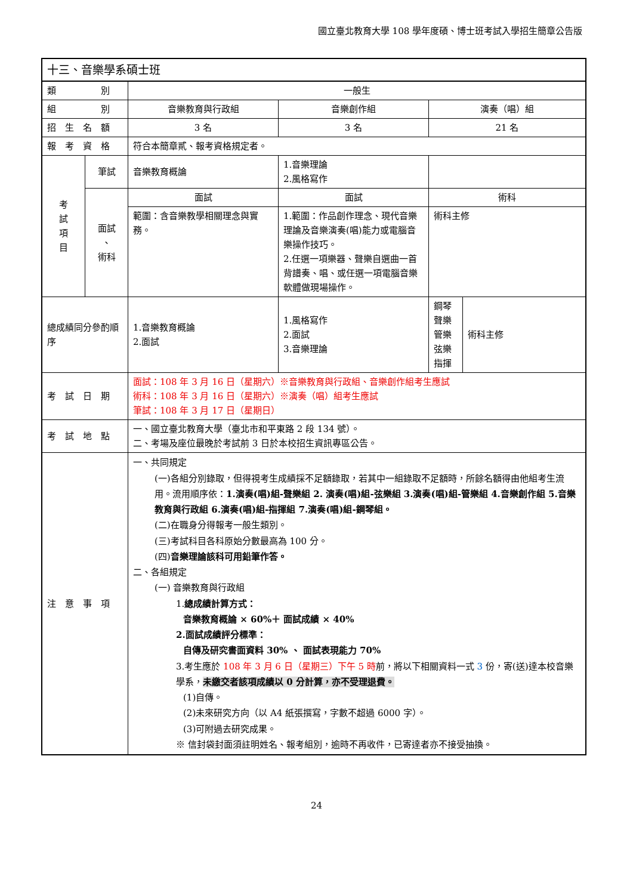國立臺北教育大學 108 學年度碩、博士班考試入學招生簡章公告版
| 十三、音樂學系碩士班 | | | | |
| 類 別 | | 一般生 | | |
| 組 別 | | 音樂教育與行政組 | 音樂創作組 | 演奏（唱）組 |
| 招 生 名 額 | | 3 名 | 3 名 | 21 名 |
| 報 考 資 格 | | 符合本簡章貳、報考資格規定者。 | | |
| 考 試 項 目 | 筆試 | 音樂教育概論 | 1.音樂理論 2.風格寫作 | |
| | 面試 、 術科 | 面試 | 面試 | 術科 |
| | | 範圍：含音樂教學相關理念與實務。 | 1.範圍：作品創作理念、現代音樂理論及音樂演奏(唱)能力或電腦音樂操作技巧。 2.任選一項樂器、聲樂自選曲一首背譜奏、唱、或任選一項電腦音樂軟體做現場操作。 | 術科主修 |
| 總成績同分參酌順序 | | 1.音樂教育概論 2.面試 | 1.風格寫作 2.面試 3.音樂理論 | / 鋼琴 聲樂 管樂 弦樂 指揮 / 術科主修 / |
| 考 試 日 期 | | 面試：108 年 3 月 16 日（星期六）※音樂教育與行政組、音樂創作組考生應試 術科：108 年 3 月 16 日（星期六）※演奏（唱）組考生應試 筆試：108 年 3 月 17 日（星期日） | | |
| 考 試 地 點 | | 一、國立臺北教育大學（臺北市和平東路 2 段 134 號）。 二、考場及座位最晚於考試前 3 日於本校招生資訊專區公告。 | | |
| 注 意 事 項 | | 一、共同規定 (一)各組分別錄取，但得視考生成績採不足額錄取，若其中一組錄取不足額時，所餘名額得由他組考生流用。流用順序依： 1.演奏(唱)組-聲樂組 2. 演奏(唱)組-弦樂組 3.演奏(唱)組-管樂組 4.音樂創作組 5.音樂教育與行政組 6.演奏(唱)組-指揮組 7.演奏(唱)組-鋼琴組。 (二)在職身分得報考一般生類別。 (三)考試科目各科原始分數最高為 100 分。 (四) 音樂理論該科可用鉛筆作答。 二、各組規定 (一) 音樂教育與行政組 1. 總成績計算方式： 音樂教育概論 × 60%＋ 面試成績 × 40% 2.面試成績評分標準： 自傳及研究書面資料 30% 、 面試表現能力 70% 3.考生應於 108 年 3 月 6 日（星期三）下午 5 時 前，將以下相關資料一式 3 份，寄(送)達本校音樂學系， 未繳交者該項成績以 0 分計算，亦不受理退費。 (1)自傳。 (2)未來研究方向（以 A4 紙張撰寫，字數不超過 6000 字）。 (3)可附過去研究成果。 ※ 信封袋封面須註明姓名、報考組別，逾時不再收件，已寄達者亦不接受抽換。 | | |
24